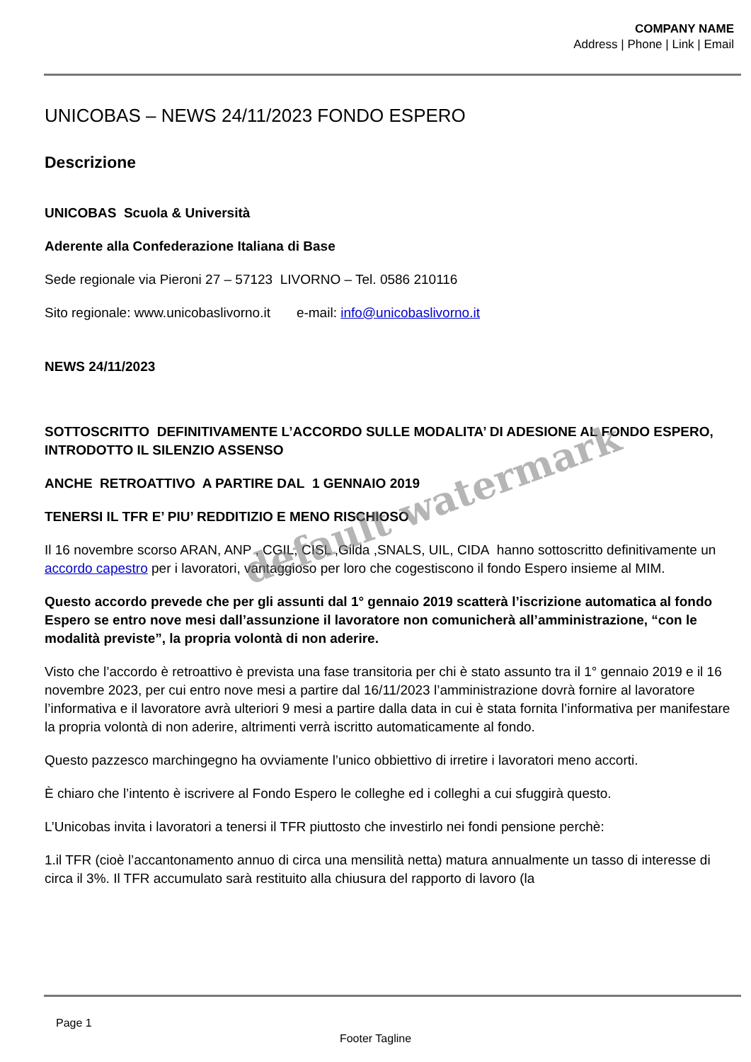COMPANY NAME
Address | Phone | Link | Email
UNICOBAS – NEWS 24/11/2023 FONDO ESPERO
Descrizione
UNICOBAS Scuola & Università
Aderente alla Confederazione Italiana di Base
Sede regionale via Pieroni 27 – 57123 LIVORNO – Tel. 0586 210116
Sito regionale: www.unicobaslivorno.it e-mail: info@unicobaslivorno.it
NEWS 24/11/2023
SOTTOSCRITTO DEFINITIVAMENTE L’ACCORDO SULLE MODALITA’ DI ADESIONE AL FONDO ESPERO, INTRODOTTO IL SILENZIO ASSENSO
ANCHE RETROATTIVO A PARTIRE DAL 1 GENNAIO 2019
TENERSI IL TFR E’ PIU’ REDDITIZIO E MENO RISCHIOSO
Il 16 novembre scorso ARAN, ANP , CGIL, CISL ,Gilda ,SNALS, UIL, CIDA hanno sottoscritto definitivamente un accordo capestro per i lavoratori, vantaggioso per loro che cogestiscono il fondo Espero insieme al MIM.
Questo accordo prevede che per gli assunti dal 1° gennaio 2019 scatterà l’iscrizione automatica al fondo Espero se entro nove mesi dall’assunzione il lavoratore non comunicherà all’amministrazione, “con le modalità previste”, la propria volontà di non aderire.
Visto che l’accordo è retroattivo è prevista una fase transitoria per chi è stato assunto tra il 1° gennaio 2019 e il 16 novembre 2023, per cui entro nove mesi a partire dal 16/11/2023 l’amministrazione dovrà fornire al lavoratore l’informativa e il lavoratore avrà ulteriori 9 mesi a partire dalla data in cui è stata fornita l’informativa per manifestare la propria volontà di non aderire, altrimenti verrà iscritto automaticamente al fondo.
Questo pazzesco marchingegno ha ovviamente l’unico obbiettivo di irretire i lavoratori meno accorti.
È chiaro che l’intento è iscrivere al Fondo Espero le colleghe ed i colleghi a cui sfuggirà questo.
L’Unicobas invita i lavoratori a tenersi il TFR piuttosto che investirlo nei fondi pensione perchè:
1.il TFR (cioè l’accantonamento annuo di circa una mensilità netta) matura annualmente un tasso di interesse di circa il 3%. Il TFR accumulato sarà restituito alla chiusura del rapporto di lavoro (la
default watermark
Page 1
Footer Tagline